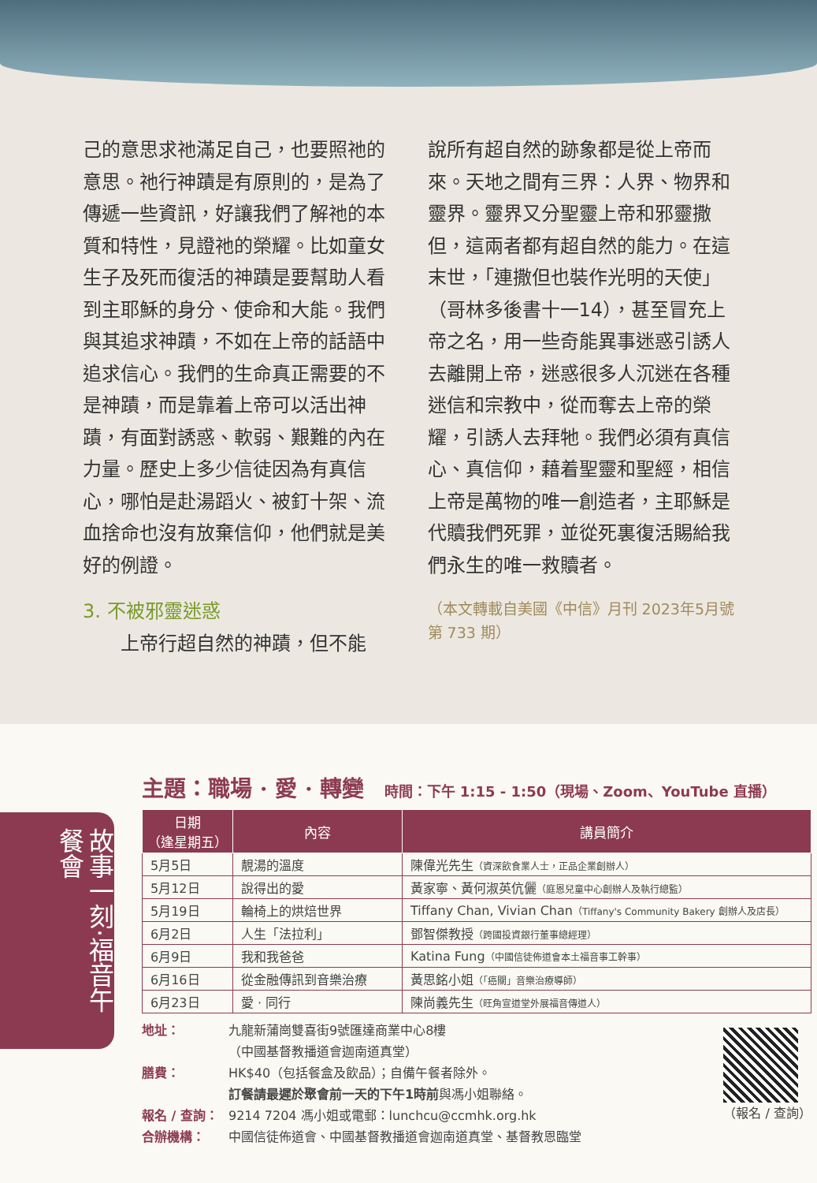己的意思求祂滿足自己，也要照祂的意思。祂行神蹟是有原則的，是為了傳遞一些資訊，好讓我們了解祂的本質和特性，見證祂的榮耀。比如童女生子及死而復活的神蹟是要幫助人看到主耶穌的身分、使命和大能。我們與其追求神蹟，不如在上帝的話語中追求信心。我們的生命真正需要的不是神蹟，而是靠着上帝可以活出神蹟，有面對誘惑、軟弱、艱難的內在力量。歷史上多少信徒因為有真信心，哪怕是赴湯蹈火、被釘十架、流血捨命也沒有放棄信仰，他們就是美好的例證。
3. 不被邪靈迷惑
上帝行超自然的神蹟，但不能
說所有超自然的跡象都是從上帝而來。天地之間有三界：人界、物界和靈界。靈界又分聖靈上帝和邪靈撒但，這兩者都有超自然的能力。在這末世，「連撒但也裝作光明的天使」（哥林多後書十一14），甚至冒充上帝之名，用一些奇能異事迷惑引誘人去離開上帝，迷惑很多人沉迷在各種迷信和宗教中，從而奪去上帝的榮耀，引誘人去拜牠。我們必須有真信心、真信仰，藉着聖靈和聖經，相信上帝是萬物的唯一創造者，主耶穌是代贖我們死罪，並從死裏復活賜給我們永生的唯一救贖者。
（本文轉載自美國《中信》月刊 2023年5月號第 733 期）
故事一刻‧福音午餐會
主題：職場 · 愛 · 轉變 時間：下午 1:15 - 1:50（現場、Zoom、YouTube 直播）
| 日期 （逢星期五） | 內容 | 講員簡介 |
| --- | --- | --- |
| 5月5日 | 靚湯的溫度 | 陳偉光先生 （資深飲食業人士，正品企業創辦人） |
| 5月12日 | 說得出的愛 | 黃家寧、黃何淑英伉儷 （庭恩兒童中心創辦人及執行總監） |
| 5月19日 | 輪椅上的烘焙世界 | Tiffany Chan, Vivian Chan （Tiffany's Community Bakery 創辦人及店長） |
| 6月2日 | 人生「法拉利」 | 鄧智傑教授 （跨國投資銀行董事總經理） |
| 6月9日 | 我和我爸爸 | Katina Fung （中國信徒佈道會本土福音事工幹事） |
| 6月16日 | 從金融傳訊到音樂治療 | 黃思銘小姐 （「癌關」音樂治療導師） |
| 6月23日 | 愛 · 同行 | 陳尚義先生 （旺角宣道堂外展福音傳道人） |
地址： 九龍新蒲崗雙喜街9號匯達商業中心8樓
（中國基督教播道會迦南道真堂）
膳費： HK$40（包括餐盒及飲品）；自備午餐者除外。
訂餐請最遲於聚會前一天的下午1時前與馮小姐聯絡。
報名 / 查詢： 9214 7204 馮小姐或電郵：lunchcu@ccmhk.org.hk
合辦機構： 中國信徒佈道會、中國基督教播道會迦南道真堂、基督教恩臨堂
（報名 / 查詢）